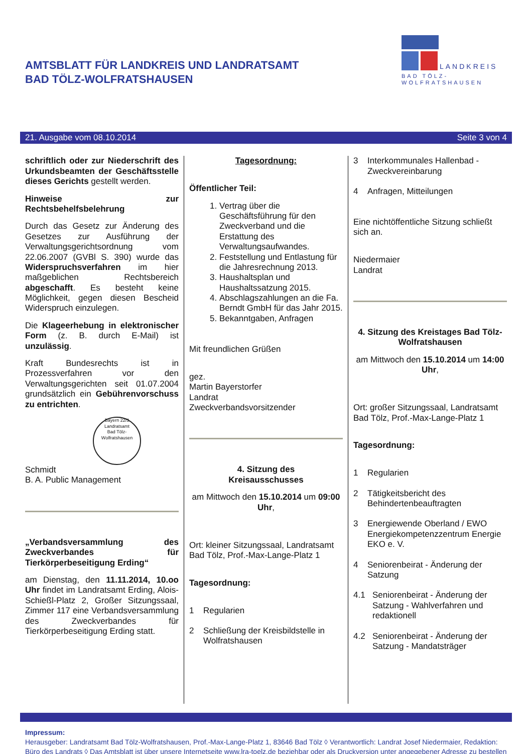AMTSBLATT FÜR LANDKREIS UND LANDRATSAMT
BAD TÖLZ-WOLFRATSHAUSEN
LANDKREIS
BAD TÖLZ-WOLFRATSHAUSEN
21. Ausgabe vom 08.10.2014 Seite 3 von 4
schriftlich oder zur Niederschrift des Urkundsbeamten der Geschäftsstelle dieses Gerichts gestellt werden.
Hinweise zur Rechtsbehelfsbelehrung
Durch das Gesetz zur Änderung des Gesetzes zur Ausführung der Verwaltungsgerichtsordnung vom 22.06.2007 (GVBl S. 390) wurde das Widerspruchsverfahren im hier maßgeblichen Rechtsbereich abgeschafft. Es besteht keine Möglichkeit, gegen diesen Bescheid Widerspruch einzulegen.
Die Klageerhebung in elektronischer Form (z. B. durch E-Mail) ist unzulässig.
Kraft Bundesrechts ist in Prozessverfahren vor den Verwaltungsgerichten seit 01.07.2004 grundsätzlich ein Gebührenvorschuss zu entrichten.
Bayern 22/3
Landratsamt
Bad Tölz-Wolfratshausen
Schmidt
B. A. Public Management
„Verbandsversammlung des Zweckverbandes für Tierkörperbeseitigung Erding“
am Dienstag, den 11.11.2014, 10.oo Uhr findet im Landratsamt Erding, Alois-Schießl-Platz 2, Großer Sitzungssaal, Zimmer 117 eine Verbandsversammlung des Zweckverbandes für Tierkörperbeseitigung Erding statt.
Tagesordnung:
Öffentlicher Teil:
1. Vertrag über die Geschäftsführung für den Zweckverband und die Erstattung des Verwaltungsaufwandes.
2. Feststellung und Entlastung für die Jahresrechnung 2013.
3. Haushaltsplan und Haushaltssatzung 2015.
4. Abschlagszahlungen an die Fa. Berndt GmbH für das Jahr 2015.
5. Bekanntgaben, Anfragen
Mit freundlichen Grüßen
gez.
Martin Bayerstorfer
Landrat
Zweckverbandsvorsitzender
4. Sitzung des
Kreisausschusses
am Mittwoch den 15.10.2014 um 09:00 Uhr,
Ort: kleiner Sitzungssaal, Landratsamt Bad Tölz, Prof.-Max-Lange-Platz 1
Tagesordnung:
1 Regularien
2 Schließung der Kreisbildstelle in Wolfratshausen
3 Interkommunales Hallenbad - Zweckvereinbarung
4 Anfragen, Mitteilungen
Eine nichtöffentliche Sitzung schließt sich an.
Niedermaier
Landrat
4. Sitzung des Kreistages Bad Tölz-Wolfratshausen
am Mittwoch den 15.10.2014 um 14:00 Uhr,
Ort: großer Sitzungssaal, Landratsamt Bad Tölz, Prof.-Max-Lange-Platz 1
Tagesordnung:
1 Regularien
2 Tätigkeitsbericht des Behindertenbeauftragten
3 Energiewende Oberland / EWO Energiekompetenzzentrum Energie EKO e. V.
4 Seniorenbeirat - Änderung der Satzung
4.1 Seniorenbeirat - Änderung der Satzung - Wahlverfahren und redaktionell
4.2 Seniorenbeirat - Änderung der Satzung - Mandatsträger
Impressum:
Herausgeber: Landratsamt Bad Tölz-Wolfratshausen, Prof.-Max-Lange-Platz 1, 83646 Bad Tölz ◊ Verantwortlich: Landrat Josef Niedermaier, Redaktion: Büro des Landrats ◊ Das Amtsblatt ist über unsere Internetseite www.lra-toelz.de beziehbar oder als Druckversion unter angegebener Adresse zu bestellen